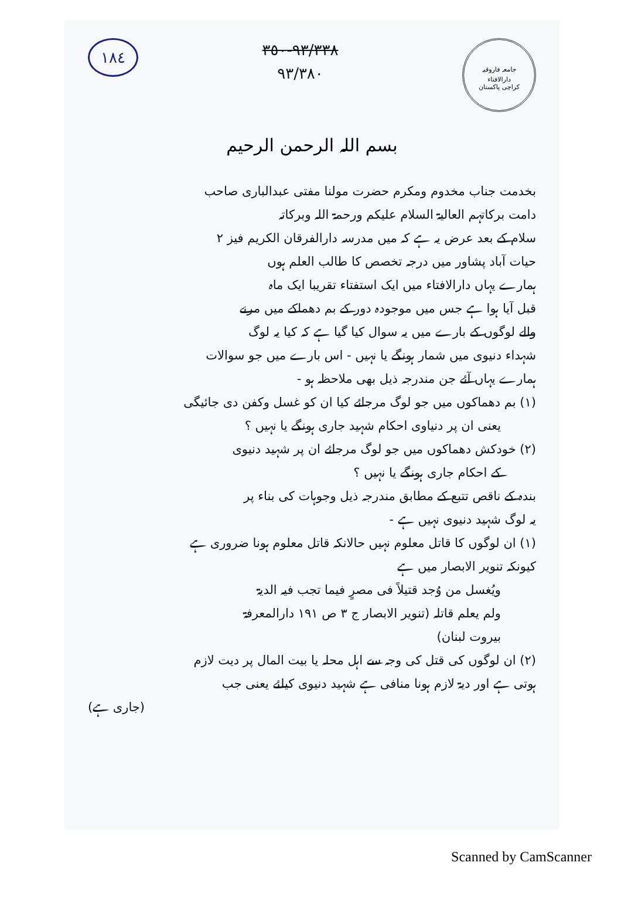١٨٤
٩٣/٣٣٨-٣٥٠
٩٣/٣٨٠
جامعہ فاروقیہ
دارالافتاء
کراچی پاکستان
بسم اللہ الرحمن الرحیم
بخدمت جناب مخدوم ومکرم حضرت مولنا مفتی عبدالباری صاحب
دامت برکاتہم العالیۃ السلام علیکم ورحمۃ اللہ وبرکاتہ
سلام کے بعد عرض یہ ہے کہ میں مدرسہ دارالفرقان الکریم فیز ۲
حیات آباد پشاور میں درجہ تخصص کا طالب العلم ہوں
ہمارے یہاں دارالافتاء میں ایک استفتاء تقریبا ایک ماہ
قبل آیا ہوا ہے جس میں موجودہ دور کے بم دھماکے میں مرنے
والے لوگوں کے بارے میں یہ سوال کیا گیا ہے کہ کیا یہ لوگ
شہداء دنیوی میں شمار ہونگے یا نہیں - اس بارے میں جو سوالات
ہمارے یہاں آئے جن مندرجہ ذیل بھی ملاحظہ ہو -
(۱) بم دھماکوں میں جو لوگ مرجائے کیا ان کو غسل وکفن دی جائیگی
یعنی ان پر دنیاوی احکام شہید جاری ہونگے یا نہیں ؟
(۲) خودکش دھماکوں میں جو لوگ مرجائے ان پر شہید دنیوی
کے احکام جاری ہونگے یا نہیں ؟
بندہ کے ناقص تتبع کے مطابق مندرجہ ذیل وجوہات کی بناء پر
یہ لوگ شہید دنیوی نہیں ہے -
(۱) ان لوگوں کا قاتل معلوم نہیں حالانکہ قاتل معلوم ہونا ضروری ہے
کیونکہ تنویر الابصار میں ہے
ویُغسل من وُجد قتیلاً فی مصرٍ فیما تجب فیہ الدیۃ
ولم یعلم قاتلہ (تنویر الابصار ج ۳ ص ۱۹۱ دارالمعرفۃ
بیروت لبنان)
(۲) ان لوگوں کی قتل کی وجہ سے اہل محلہ یا بیت المال پر دیت لازم
ہوتی ہے اور دیۃ لازم ہونا منافی ہے شہید دنیوی کیلئے یعنی جب
(جاری ہے)
Scanned by CamScanner